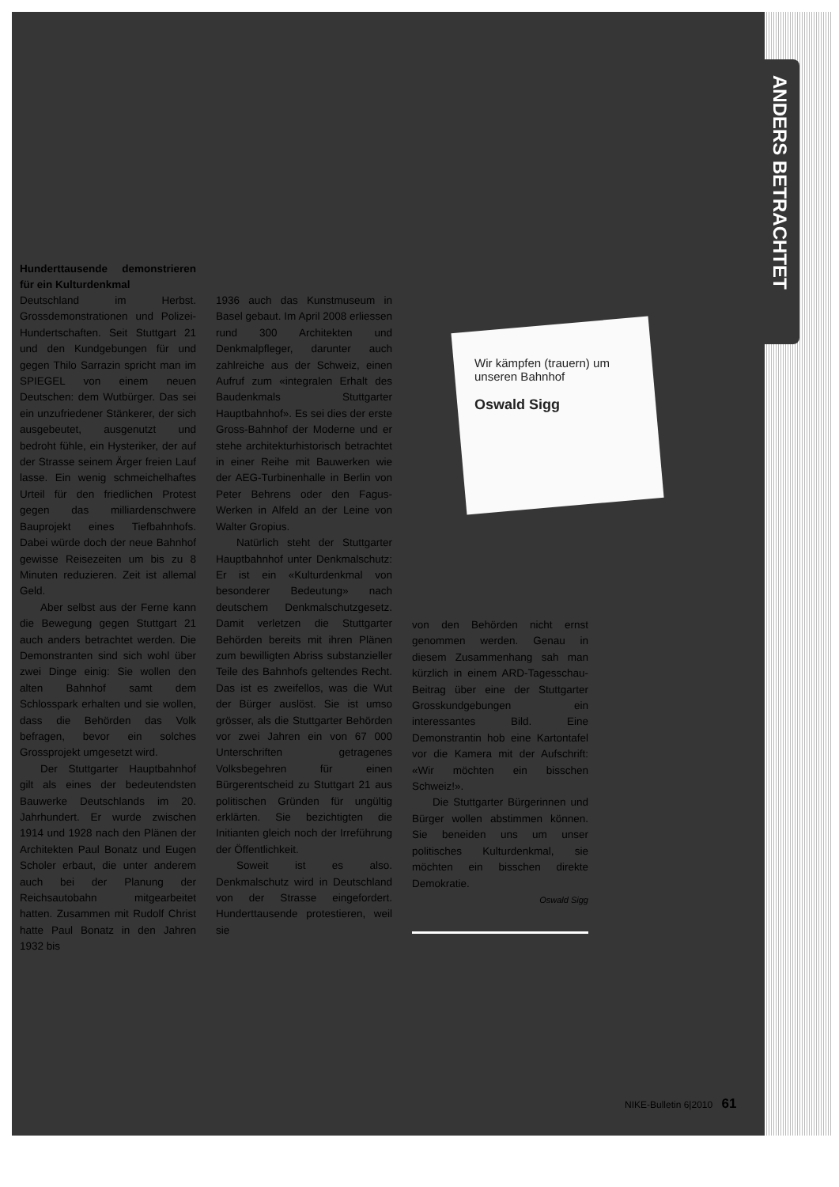ANDERS BETRACHTET
Wir kämpfen (trauern) um unseren Bahnhof
Oswald Sigg
Hunderttausende demonstrieren für ein Kulturdenkmal
Deutschland im Herbst. Grossdemonstrationen und Polizei-Hundertschaften. Seit Stuttgart 21 und den Kundgebungen für und gegen Thilo Sarrazin spricht man im SPIEGEL von einem neuen Deutschen: dem Wutbürger. Das sei ein unzufriedener Stänkerer, der sich ausgebeutet, ausgenutzt und bedroht fühle, ein Hysteriker, der auf der Strasse seinem Ärger freien Lauf lasse. Ein wenig schmeichelhaftes Urteil für den friedlichen Protest gegen das milliardenschwere Bauprojekt eines Tiefbahnhofs. Dabei würde doch der neue Bahnhof gewisse Reisezeiten um bis zu 8 Minuten reduzieren. Zeit ist allemal Geld.
Aber selbst aus der Ferne kann die Bewegung gegen Stuttgart 21 auch anders betrachtet werden. Die Demonstranten sind sich wohl über zwei Dinge einig: Sie wollen den alten Bahnhof samt dem Schlosspark erhalten und sie wollen, dass die Behörden das Volk befragen, bevor ein solches Grossprojekt umgesetzt wird.
Der Stuttgarter Hauptbahnhof gilt als eines der bedeutendsten Bauwerke Deutschlands im 20. Jahrhundert. Er wurde zwischen 1914 und 1928 nach den Plänen der Architekten Paul Bonatz und Eugen Scholer erbaut, die unter anderem auch bei der Planung der Reichsautobahn mitgearbeitet hatten. Zusammen mit Rudolf Christ hatte Paul Bonatz in den Jahren 1932 bis
1936 auch das Kunstmuseum in Basel gebaut. Im April 2008 erliessen rund 300 Architekten und Denkmalpfleger, darunter auch zahlreiche aus der Schweiz, einen Aufruf zum «integralen Erhalt des Baudenkmals Stuttgarter Hauptbahnhof». Es sei dies der erste Gross-Bahnhof der Moderne und er stehe architekturhistorisch betrachtet in einer Reihe mit Bauwerken wie der AEG-Turbinenhalle in Berlin von Peter Behrens oder den Fagus-Werken in Alfeld an der Leine von Walter Gropius.
Natürlich steht der Stuttgarter Hauptbahnhof unter Denkmalschutz: Er ist ein «Kulturdenkmal von besonderer Bedeutung» nach deutschem Denkmalschutzgesetz. Damit verletzen die Stuttgarter Behörden bereits mit ihren Plänen zum bewilligten Abriss substanzieller Teile des Bahnhofs geltendes Recht. Das ist es zweifellos, was die Wut der Bürger auslöst. Sie ist umso grösser, als die Stuttgarter Behörden vor zwei Jahren ein von 67 000 Unterschriften getragenes Volksbegehren für einen Bürgerentscheid zu Stuttgart 21 aus politischen Gründen für ungültig erklärten. Sie bezichtigten die Initianten gleich noch der Irreführung der Öffentlichkeit.
Soweit ist es also. Denkmalschutz wird in Deutschland von der Strasse eingefordert. Hunderttausende protestieren, weil sie
von den Behörden nicht ernst genommen werden. Genau in diesem Zusammenhang sah man kürzlich in einem ARD-Tagesschau-Beitrag über eine der Stuttgarter Grosskundgebungen ein interessantes Bild. Eine Demonstrantin hob eine Kartontafel vor die Kamera mit der Aufschrift: «Wir möchten ein bisschen Schweiz!».
Die Stuttgarter Bürgerinnen und Bürger wollen abstimmen können. Sie beneiden uns um unser politisches Kulturdenkmal, sie möchten ein bisschen direkte Demokratie.
Oswald Sigg
NIKE-Bulletin 6|2010 61